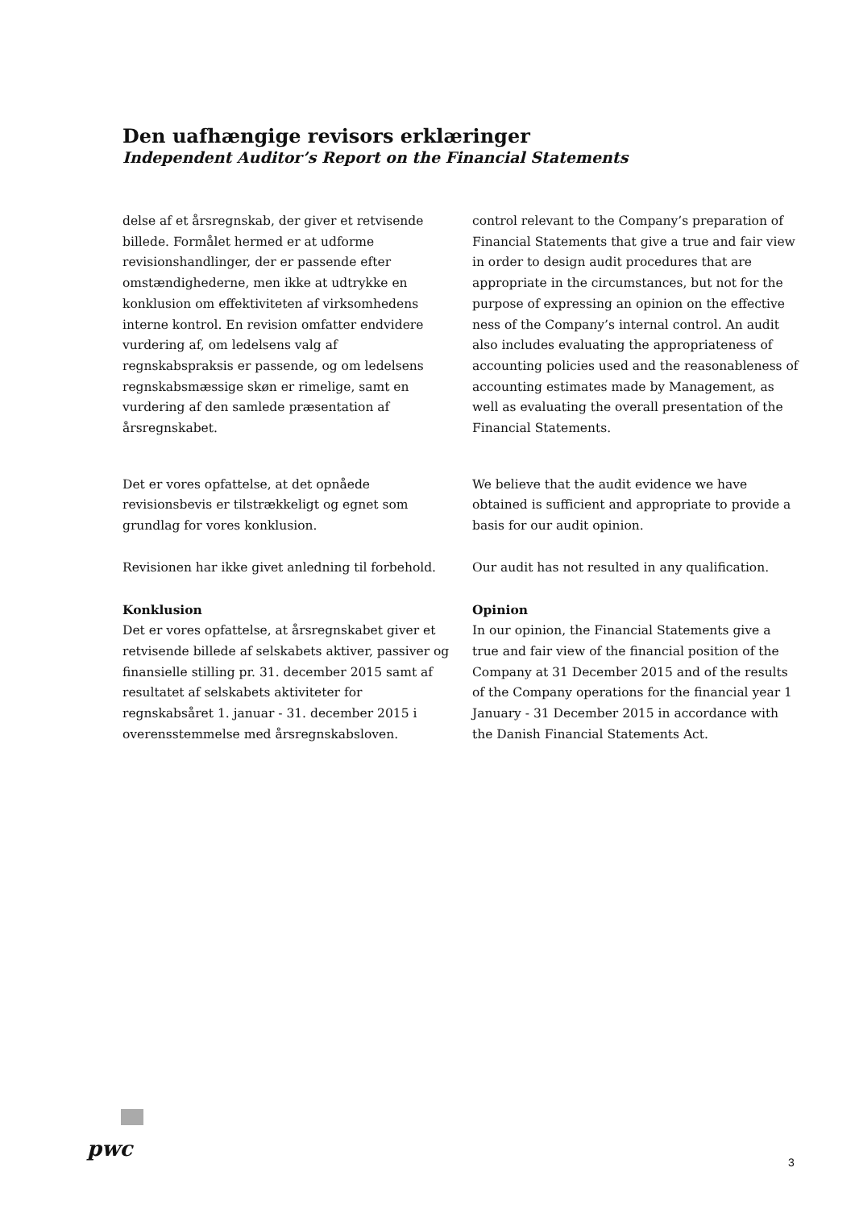Den uafhængige revisors erklæringer
Independent Auditor’s Report on the Financial Statements
delse af et årsregnskab, der giver et retvisende billede. Formålet hermed er at udforme revisionshandlinger, der er passende efter omstændighederne, men ikke at udtrykke en konklusion om effektiviteten af virksomhedens interne kontrol. En revision omfatter endvidere vurdering af, om ledelsens valg af regnskabspraksis er passende, og om ledelsens regnskabsmæssige skøn er rimelige, samt en vurdering af den samlede præsentation af årsregnskabet.
control relevant to the Company’s preparation of Financial Statements that give a true and fair view in order to design audit procedures that are appropriate in the circumstances, but not for the purpose of expressing an opinion on the effective ness of the Company’s internal control. An audit also includes evaluating the appropriateness of accounting policies used and the reasonableness of accounting estimates made by Management, as well as evaluating the overall presentation of the Financial Statements.
Det er vores opfattelse, at det opnåede revisionsbevis er tilstrækkeligt og egnet som grundlag for vores konklusion.
We believe that the audit evidence we have obtained is sufficient and appropriate to provide a basis for our audit opinion.
Revisionen har ikke givet anledning til forbehold.
Our audit has not resulted in any qualification.
Konklusion
Det er vores opfattelse, at årsregnskabet giver et retvisende billede af selskabets aktiver, passiver og finansielle stilling pr. 31. december 2015 samt af resultatet af selskabets aktiviteter for regnskabsåret 1. januar - 31. december 2015 i overensstemmelse med årsregnskabsloven.
Opinion
In our opinion, the Financial Statements give a true and fair view of the financial position of the Company at 31 December 2015 and of the results of the Company operations for the financial year 1 January - 31 December 2015 in accordance with the Danish Financial Statements Act.
pwc
3